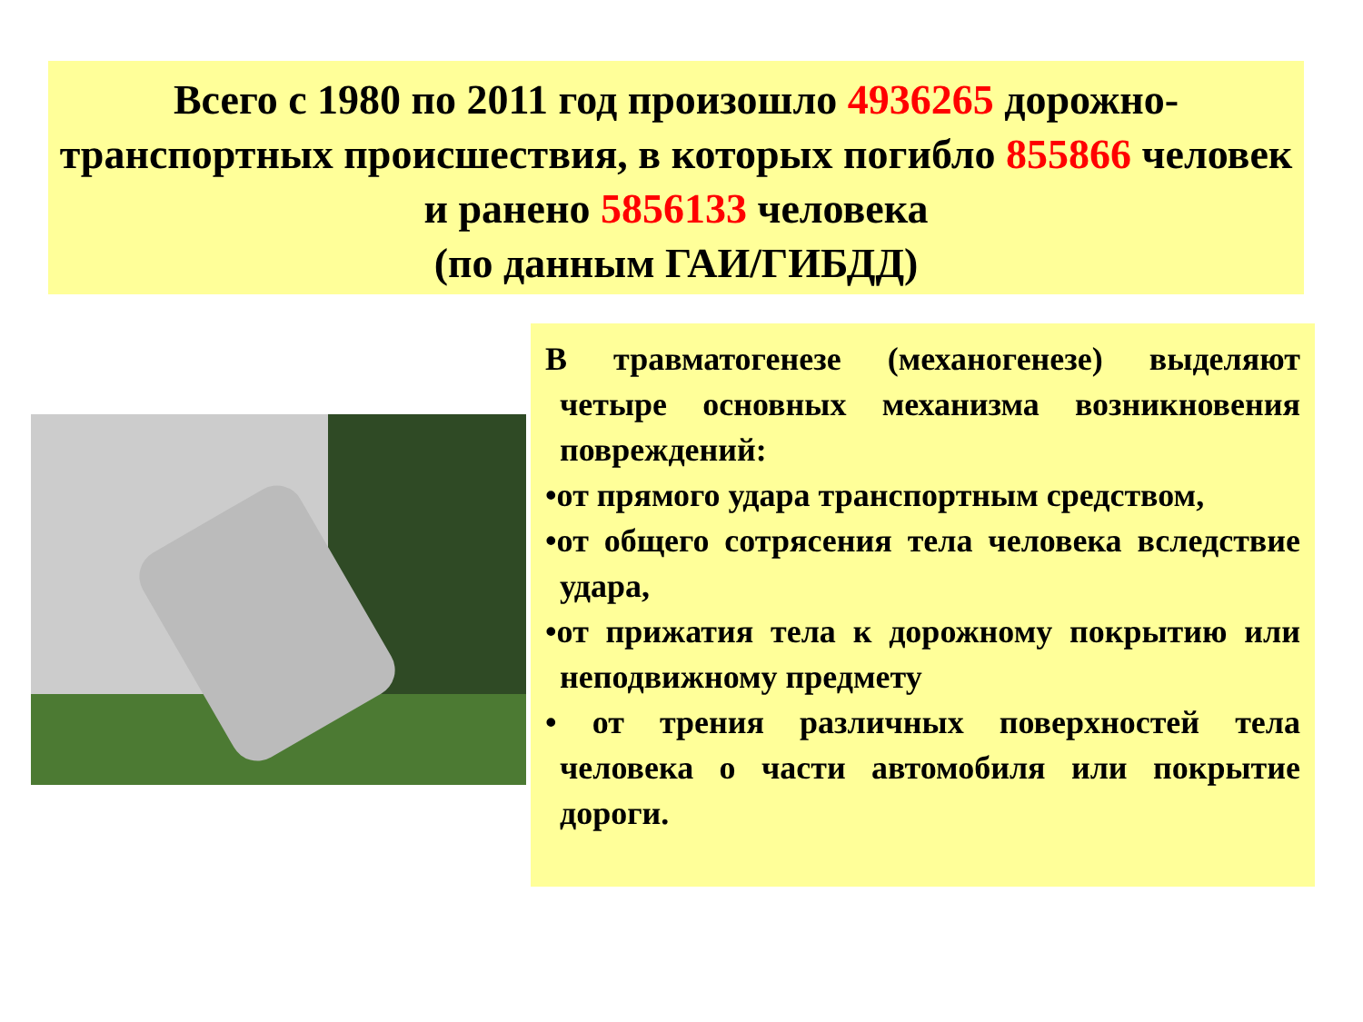Всего с 1980 по 2011 год произошло 4936265 дорожно-транспортных происшествия, в которых погибло 855866 человек и ранено 5856133 человека
(по данным ГАИ/ГИБДД)
В травматогенезе (механогенезе) выделяют четыре основных механизма возникновения повреждений:
•от прямого удара транспортным средством,
•от общего сотрясения тела человека вследствие удара,
•от прижатия тела к дорожному покрытию или неподвижному предмету
• от трения различных поверхностей тела человека о части автомобиля или покрытие дороги.